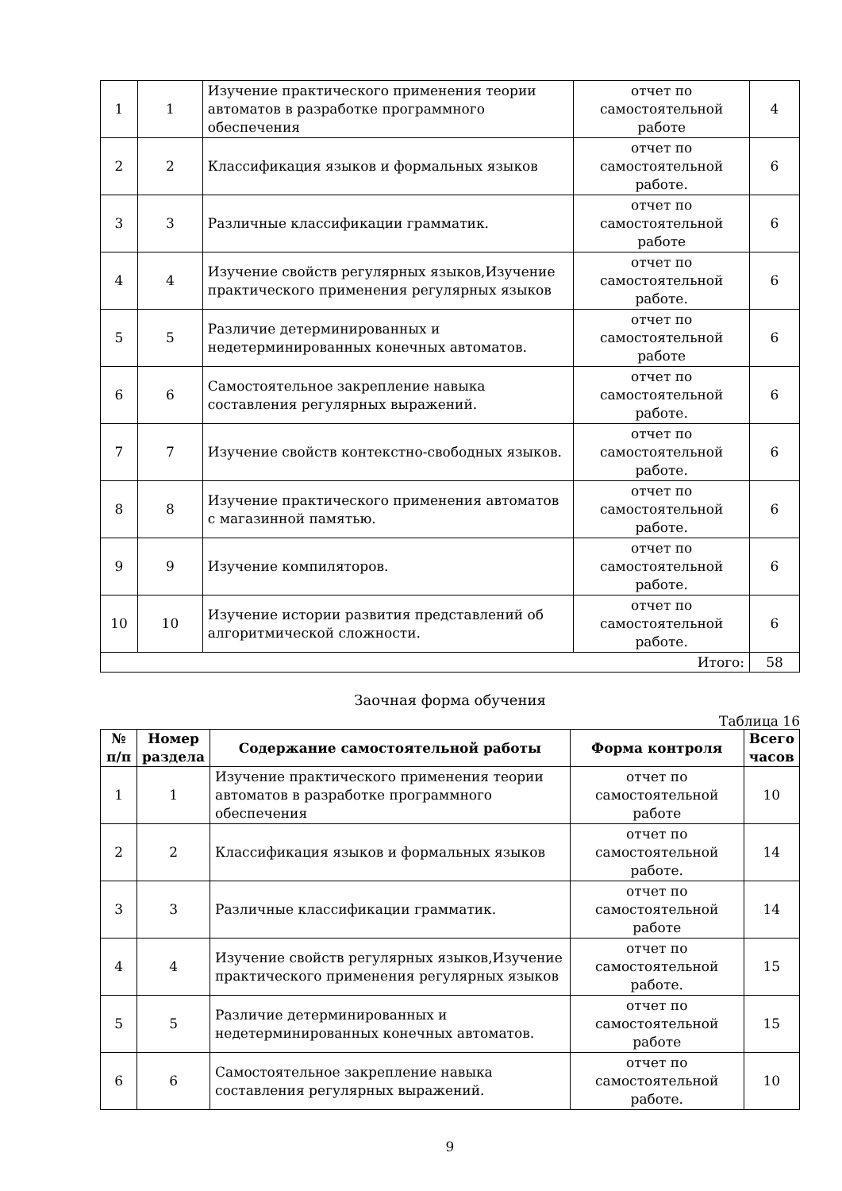| 1 | 1 | Изучение практического применения теории автоматов в разработке программного обеспечения | отчет по самостоятельной работе | 4 |
| 2 | 2 | Классификация языков и формальных языков | отчет по самостоятельной работе. | 6 |
| 3 | 3 | Различные классификации грамматик. | отчет по самостоятельной работе | 6 |
| 4 | 4 | Изучение свойств регулярных языков,Изучение практического применения регулярных языков | отчет по самостоятельной работе. | 6 |
| 5 | 5 | Различие детерминированных и недетерминированных конечных автоматов. | отчет по самостоятельной работе | 6 |
| 6 | 6 | Самостоятельное закрепление навыка составления регулярных выражений. | отчет по самостоятельной работе. | 6 |
| 7 | 7 | Изучение свойств контекстно-свободных языков. | отчет по самостоятельной работе. | 6 |
| 8 | 8 | Изучение практического применения автоматов с магазинной памятью. | отчет по самостоятельной работе. | 6 |
| 9 | 9 | Изучение компиляторов. | отчет по самостоятельной работе. | 6 |
| 10 | 10 | Изучение истории развития представлений об алгоритмической сложности. | отчет по самостоятельной работе. | 6 |
| Итого: | | | | 58 |
Заочная форма обучения
Таблица 16
| № п/п | Номер раздела | Содержание самостоятельной работы | Форма контроля | Всего часов |
| --- | --- | --- | --- | --- |
| 1 | 1 | Изучение практического применения теории автоматов в разработке программного обеспечения | отчет по самостоятельной работе | 10 |
| 2 | 2 | Классификация языков и формальных языков | отчет по самостоятельной работе. | 14 |
| 3 | 3 | Различные классификации грамматик. | отчет по самостоятельной работе | 14 |
| 4 | 4 | Изучение свойств регулярных языков,Изучение практического применения регулярных языков | отчет по самостоятельной работе. | 15 |
| 5 | 5 | Различие детерминированных и недетерминированных конечных автоматов. | отчет по самостоятельной работе | 15 |
| 6 | 6 | Самостоятельное закрепление навыка составления регулярных выражений. | отчет по самостоятельной работе. | 10 |
9